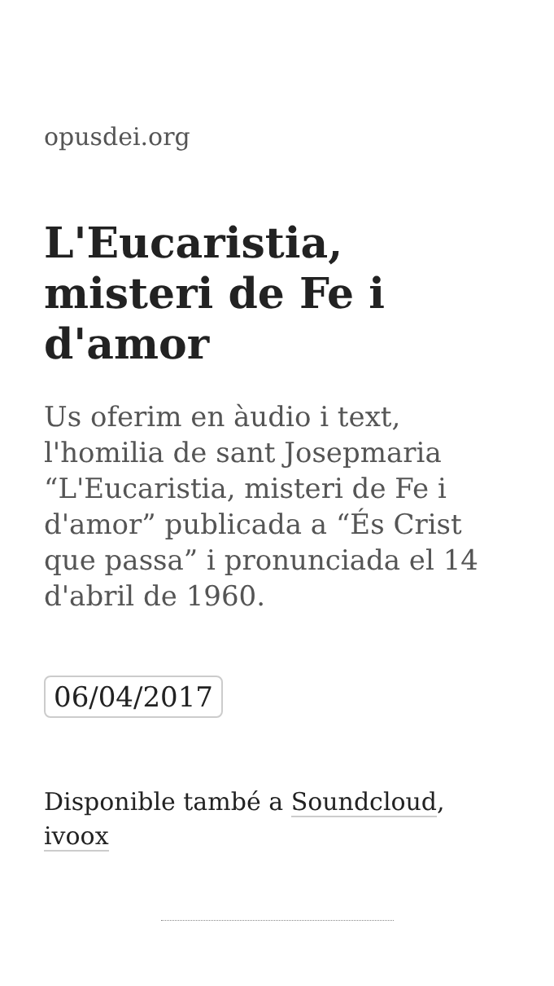opusdei.org
L'Eucaristia, misteri de Fe i d'amor
Us oferim en àudio i text, l'homilia de sant Josepmaria “L'Eucaristia, misteri de Fe i d'amor” publicada a “És Crist que passa” i pronunciada el 14 d'abril de 1960.
06/04/2017
Disponible també a Soundcloud, ivoox